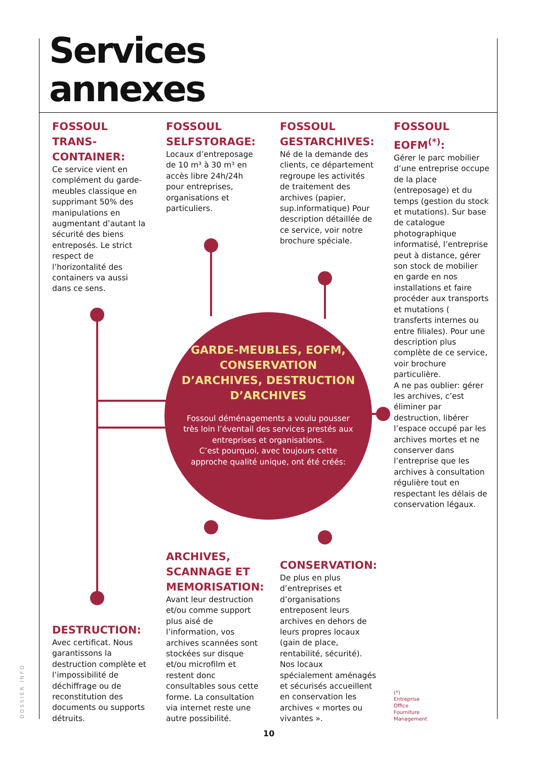Services
annexes
FOSSOUL TRANS-CONTAINER:
Ce service vient en complément du garde-meubles classique en supprimant 50% des manipulations en augmentant d’autant la sécurité des biens entreposés. Le strict respect de l’horizontalité des containers va aussi dans ce sens.
FOSSOUL SELFSTORAGE:
Locaux d’entreposage de 10 m³ à 30 m³ en accès libre 24h/24h pour entreprises, organisations et particuliers.
FOSSOUL GESTARCHIVES:
Né de la demande des clients, ce département regroupe les activités de traitement des archives (papier, sup.informatique) Pour description détaillée de ce service, voir notre brochure spéciale.
FOSSOUL EOFM<sup>(*)</sup>:
Gérer le parc mobilier d’une entreprise occupe de la place (entreposage) et du temps (gestion du stock et mutations). Sur base de catalogue photographique informatisé, l’entreprise peut à distance, gérer son stock de mobilier en garde en nos installations et faire procéder aux transports et mutations ( transferts internes ou entre filiales). Pour une description plus complète de ce service, voir brochure particulière.
A ne pas oublier: gérer les archives, c’est éliminer par destruction, libérer l’espace occupé par les archives mortes et ne conserver dans l’entreprise que les archives à consultation régulière tout en respectant les délais de conservation légaux.
GARDE-MEUBLES, EOFM, CONSERVATION D’ARCHIVES, DESTRUCTION D’ARCHIVES
Fossoul déménagements a voulu pousser très loin l’éventail des services prestés aux entreprises et organisations.
C’est pourquoi, avec toujours cette approche qualité unique, ont été créés:
DESTRUCTION:
Avec certificat. Nous garantissons la destruction complète et l’impossibilité de déchiffrage ou de reconstitution des documents ou supports détruits.
ARCHIVES, SCANNAGE ET MEMORISATION:
Avant leur destruction et/ou comme support plus aisé de l’information, vos archives scannées sont stockées sur disque et/ou microfilm et restent donc consultables sous cette forme. La consultation via internet reste une autre possibilité.
CONSERVATION:
De plus en plus d’entreprises et d’organisations entreposent leurs archives en dehors de leurs propres locaux (gain de place, rentabilité, sécurité). Nos locaux spécialement aménagés et sécurisés accueillent en conservation les archives « mortes ou vivantes ».
(*)
Entreprise
Office
Fourniture
Management
DOSSIER INFO
10